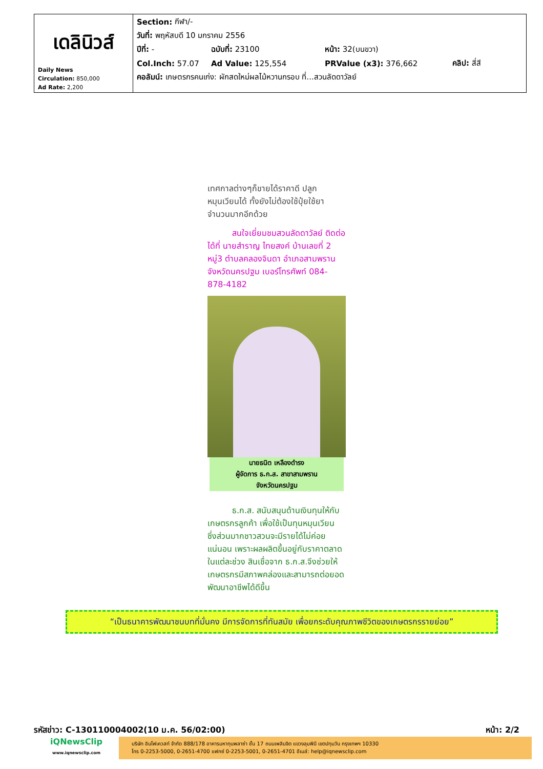| เดลินิวส์ Daily News Circulation: 850,000 Ad Rate: 2,200 | Section: กีฬา/- วันที่: พฤหัสบดี 10 มกราคม 2556 ปีที่: - ฉบับที่: 23100 หน้า: 32(บนขวา) Col.Inch: 57.07 Ad Value: 125,554 PRValue (x3): 376,662 คลิป: สี่สี คอลัมน์: เกษตรกรคนเก่ง: ผักสดใหม่ผลไม้หวานกรอบ ที่...สวนลัดดาวัลย์ |
เทศกาลต่างๆก็ขายได้ราคาดี ปลูกหมุนเวียนได้ ทั้งยังไม่ต้องใช้ปุ๋ยใช้ยาจำนวนมากอีกด้วย
   สนใจเยี่ยมชมสวนลัดดาวัลย์ ติดต่อได้ที่ นายสำราญ ไทยสงค์ บ้านเลขที่ 2 หมู่3 ตำบลคลองจินดา อำเภอสามพราน จังหวัดนครปฐม เบอร์โทรศัพท์ 084-878-4182
นายธนิต เหลืองดำรง
ผู้จัดการ ธ.ก.ส. สาขาสามพราน
จังหวัดนครปฐม
   ธ.ก.ส. สนับสนุนด้านเงินทุนให้กับเกษตรกรลูกค้า เพื่อใช้เป็นทุนหมุนเวียน ซึ่งส่วนมากชาวสวนจะมีรายได้ไม่ค่อยแน่นอน เพราะผลผลิตขึ้นอยู่กับราคาตลาดในแต่ละช่วง สินเชื่อจาก ธ.ก.ส.จึงช่วยให้เกษตรกรมีสภาพคล่องและสามารถต่อยอดพัฒนาอาชีพได้ดีขึ้น
“เป็นธนาคารพัฒนาชนบทที่มั่นคง มีการจัดการที่ทันสมัย เพื่อยกระดับคุณภาพชีวิตของเกษตรกรรายย่อย”
รหัสข่าว: C-130110004002(10 ม.ค. 56/02:00) หน้า: 2/2
iQNewsClip
www.iqnewsclip.com
บริษัท อินโฟเควสท์ จำกัด 888/178 อาคารมหาทุนพลาซ่า ชั้น 17 ถนนเพลินจิต แขวงลุมพินี เขตปทุมวัน กรุงเทพฯ 10330
โทร 0-2253-5000, 0-2651-4700 แฟกซ์ 0-2253-5001, 0-2651-4701 อีเมล์: help@iqnewsclip.com